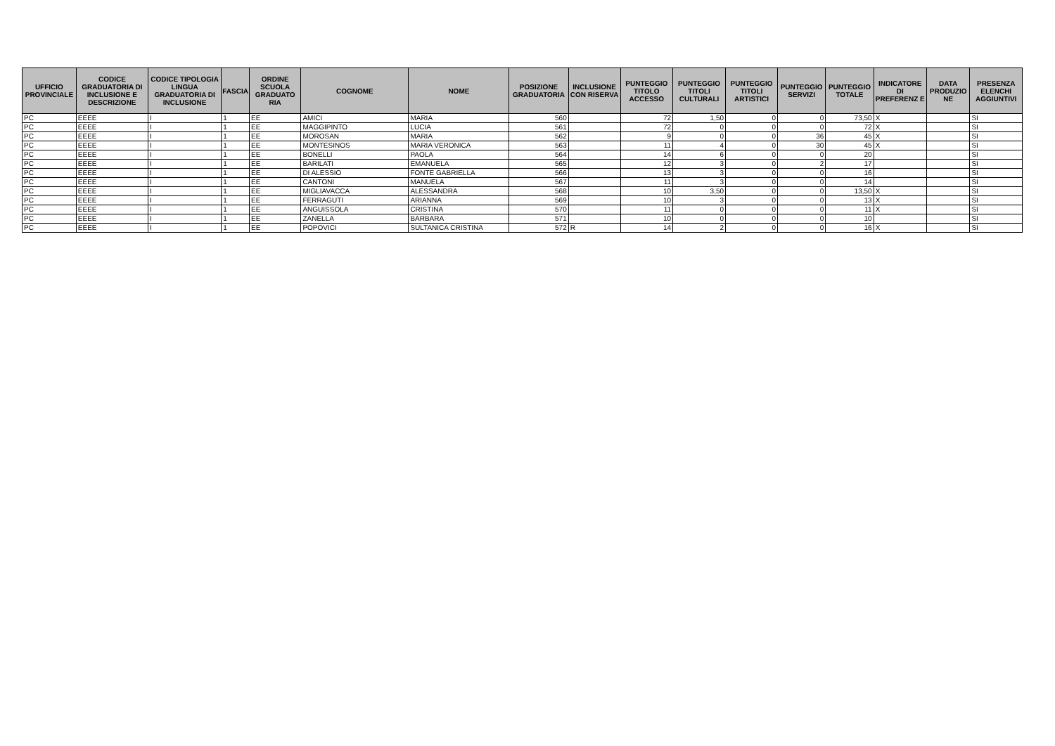| UFFICIO PROVINCIALE | CODICE GRADUATORIA DI INCLUSIONE E DESCRIZIONE | CODICE TIPOLOGIA LINGUA GRADUATORIA DI INCLUSIONE | FASCIA | ORDINE SCUOLA GRADUATO RIA | COGNOME | NOME | POSIZIONE GRADUATORIA | INCLUSIONE CON RISERVA | PUNTEGGIO TITOLO ACCESSO | PUNTEGGIO TITOLI CULTURALI | PUNTEGGIO TITOLI ARTISTICI | PUNTEGGIO SERVIZI | PUNTEGGIO TOTALE | INDICATORE DI PREFERENZ E | DATA PRODUZIO NE | PRESENZA ELENCHI AGGIUNTIVI |
| --- | --- | --- | --- | --- | --- | --- | --- | --- | --- | --- | --- | --- | --- | --- | --- | --- |
| PC | EEEE | I | 1 | EE | AMICI | MARIA | 560 | | 72 | 1,50 | 0 | 0 | 73,50 | X | | SI |
| PC | EEEE | I | 1 | EE | MAGGIPINTO | LUCIA | 561 | | 72 | 0 | 0 | 0 | 72 | X | | SI |
| PC | EEEE | I | 1 | EE | MOROSAN | MARIA | 562 | | 9 | 0 | 0 | 36 | 45 | X | | SI |
| PC | EEEE | I | 1 | EE | MONTESINOS | MARIA VERONICA | 563 | | 11 | 4 | 0 | 30 | 45 | X | | SI |
| PC | EEEE | I | 1 | EE | BONELLI | PAOLA | 564 | | 14 | 6 | 0 | 0 | 20 | | | SI |
| PC | EEEE | I | 1 | EE | BARILATI | EMANUELA | 565 | | 12 | 3 | 0 | 2 | 17 | | | SI |
| PC | EEEE | I | 1 | EE | DI ALESSIO | FONTE GABRIELLA | 566 | | 13 | 3 | 0 | 0 | 16 | | | SI |
| PC | EEEE | I | 1 | EE | CANTONI | MANUELA | 567 | | 11 | 3 | 0 | 0 | 14 | | | SI |
| PC | EEEE | I | 1 | EE | MIGLIAVACCA | ALESSANDRA | 568 | | 10 | 3,50 | 0 | 0 | 13,50 | X | | SI |
| PC | EEEE | I | 1 | EE | FERRAGUTI | ARIANNA | 569 | | 10 | 3 | 0 | 0 | 13 | X | | SI |
| PC | EEEE | I | 1 | EE | ANGUISSOLA | CRISTINA | 570 | | 11 | 0 | 0 | 0 | 11 | X | | SI |
| PC | EEEE | I | 1 | EE | ZANELLA | BARBARA | 571 | | 10 | 0 | 0 | 0 | 10 | | | SI |
| PC | EEEE | I | 1 | EE | POPOVICI | SULTANICA CRISTINA | 572 | R | 14 | 2 | 0 | 0 | 16 | X | | SI |